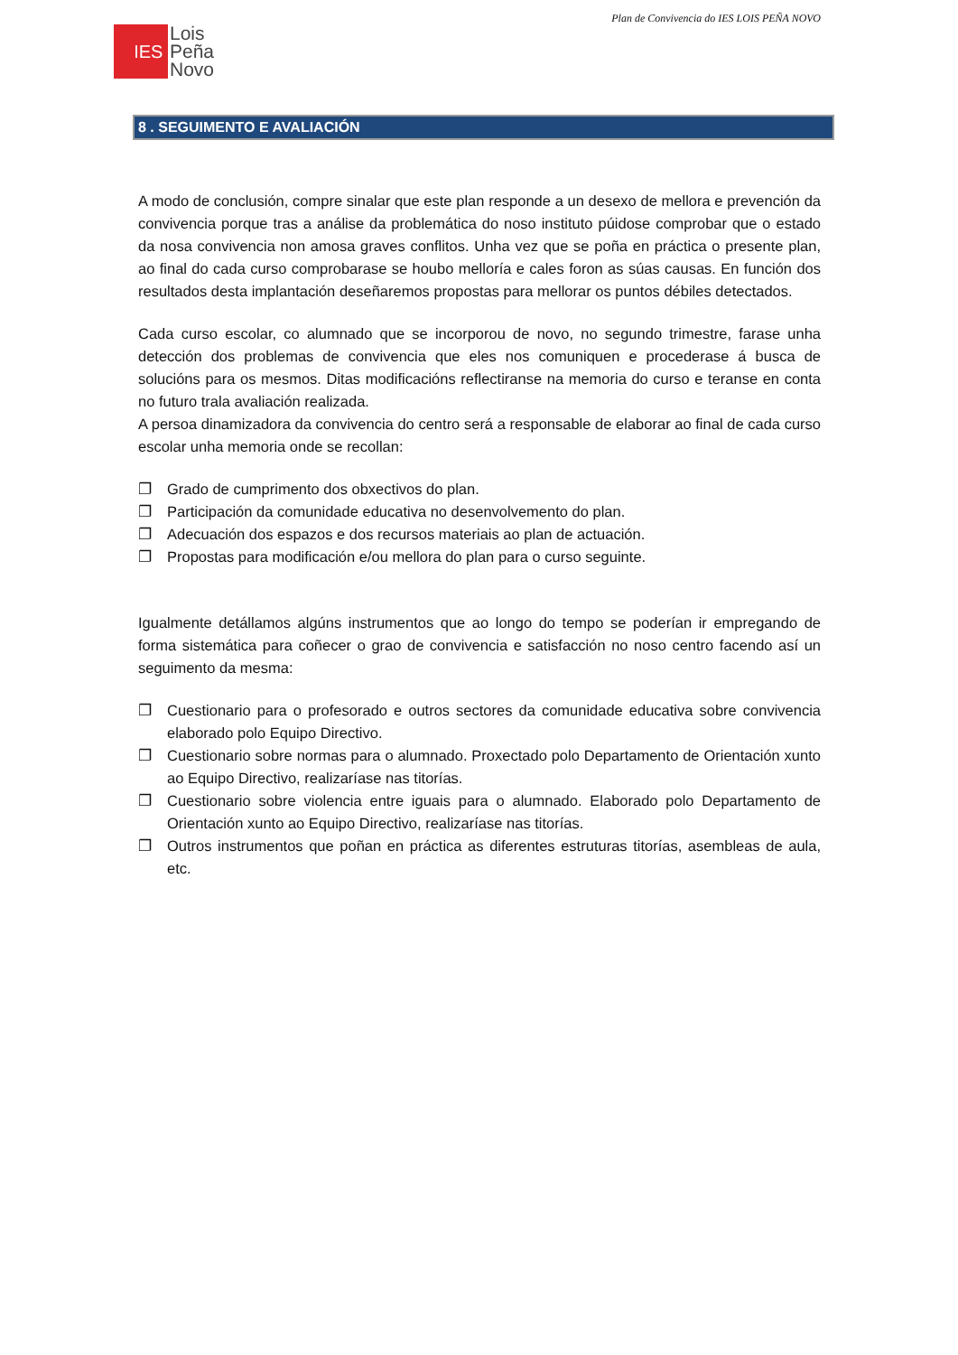Plan de Convivencia do IES LOIS PEÑA NOVO
IES
Lois
Peña
Novo
8 . SEGUIMENTO E AVALIACIÓN
A modo de conclusión, compre sinalar que este plan responde a un desexo de mellora e prevención da convivencia porque tras a análise da problemática do noso instituto púidose comprobar que o estado da nosa convivencia non amosa graves conflitos. Unha vez que se poña en práctica o presente plan, ao final do cada curso comprobarase se houbo melloría e cales foron as súas causas. En función dos resultados desta implantación deseñaremos propostas para mellorar os puntos débiles detectados.
Cada curso escolar, co alumnado que se incorporou de novo, no segundo trimestre, farase unha detección dos problemas de convivencia que eles nos comuniquen e procederase á busca de solucións para os mesmos. Ditas modificacións reflectiranse na memoria do curso e teranse en conta no futuro trala avaliación realizada.
A persoa dinamizadora da convivencia do centro será a responsable de elaborar ao final de cada curso escolar unha memoria onde se recollan:
❐ Grado de cumprimento dos obxectivos do plan.
❐ Participación da comunidade educativa no desenvolvemento do plan.
❐ Adecuación dos espazos e dos recursos materiais ao plan de actuación.
❐ Propostas para modificación e/ou mellora do plan para o curso seguinte.
Igualmente detállamos algúns instrumentos que ao longo do tempo se poderían ir empregando de forma sistemática para coñecer o grao de convivencia e satisfacción no noso centro facendo así un seguimento da mesma:
❐ Cuestionario para o profesorado e outros sectores da comunidade educativa sobre convivencia elaborado polo Equipo Directivo.
❐ Cuestionario sobre normas para o alumnado. Proxectado polo Departamento de Orientación xunto ao Equipo Directivo, realizaríase nas titorías.
❐ Cuestionario sobre violencia entre iguais para o alumnado. Elaborado polo Departamento de Orientación xunto ao Equipo Directivo, realizaríase nas titorías.
❐ Outros instrumentos que poñan en práctica as diferentes estruturas titorías, asembleas de aula, etc.